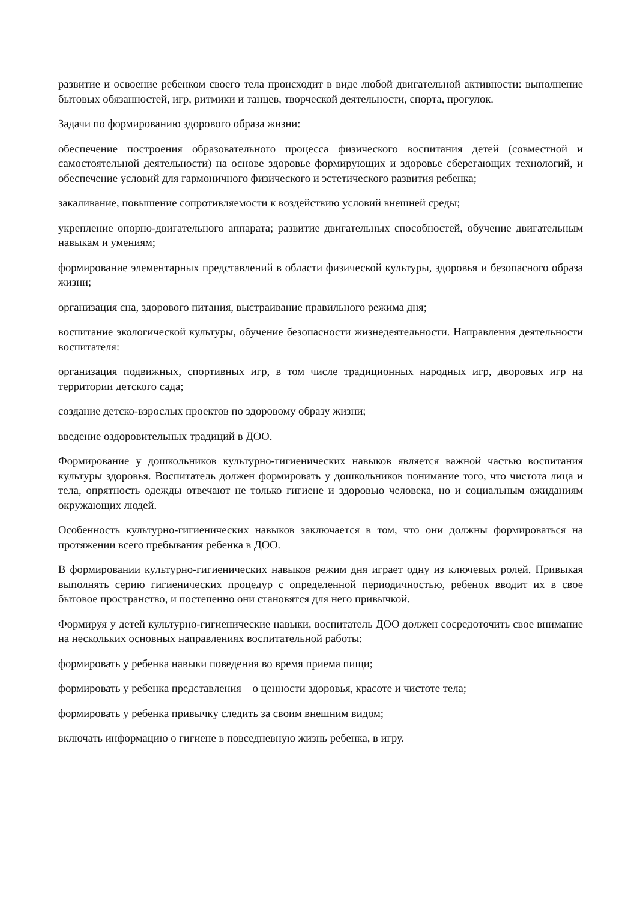развитие и освоение ребенком своего тела происходит в виде любой двигательной активности: выполнение бытовых обязанностей, игр, ритмики и танцев, творческой деятельности, спорта, прогулок.
Задачи по формированию здорового образа жизни:
обеспечение построения образовательного процесса физического воспитания детей (совместной и самостоятельной деятельности) на основе здоровье формирующих и здоровье сберегающих технологий, и обеспечение условий для гармоничного физического и эстетического развития ребенка;
закаливание, повышение сопротивляемости к воздействию условий внешней среды;
укрепление опорно-двигательного аппарата; развитие двигательных способностей, обучение двигательным навыкам и умениям;
формирование элементарных представлений в области физической культуры, здоровья и безопасного образа жизни;
организация сна, здорового питания, выстраивание правильного режима дня;
воспитание экологической культуры, обучение безопасности жизнедеятельности. Направления деятельности воспитателя:
организация подвижных, спортивных игр, в том числе традиционных народных игр, дворовых игр на территории детского сада;
создание детско-взрослых проектов по здоровому образу жизни;
введение оздоровительных традиций в ДОО.
Формирование у дошкольников культурно-гигиенических навыков является важной частью воспитания культуры здоровья. Воспитатель должен формировать у дошкольников понимание того, что чистота лица и тела, опрятность одежды отвечают не только гигиене и здоровью человека, но и социальным ожиданиям окружающих людей.
Особенность культурно-гигиенических навыков заключается в том, что они должны формироваться на протяжении всего пребывания ребенка в ДОО.
В формировании культурно-гигиенических навыков режим дня играет одну из ключевых ролей. Привыкая выполнять серию гигиенических процедур с определенной периодичностью, ребенок вводит их в свое бытовое пространство, и постепенно они становятся для него привычкой.
Формируя у детей культурно-гигиенические навыки, воспитатель ДОО должен сосредоточить свое внимание на нескольких основных направлениях воспитательной работы:
формировать у ребенка навыки поведения во время приема пищи;
формировать у ребенка представления о ценности здоровья, красоте и чистоте тела;
формировать у ребенка привычку следить за своим внешним видом;
включать информацию о гигиене в повседневную жизнь ребенка, в игру.